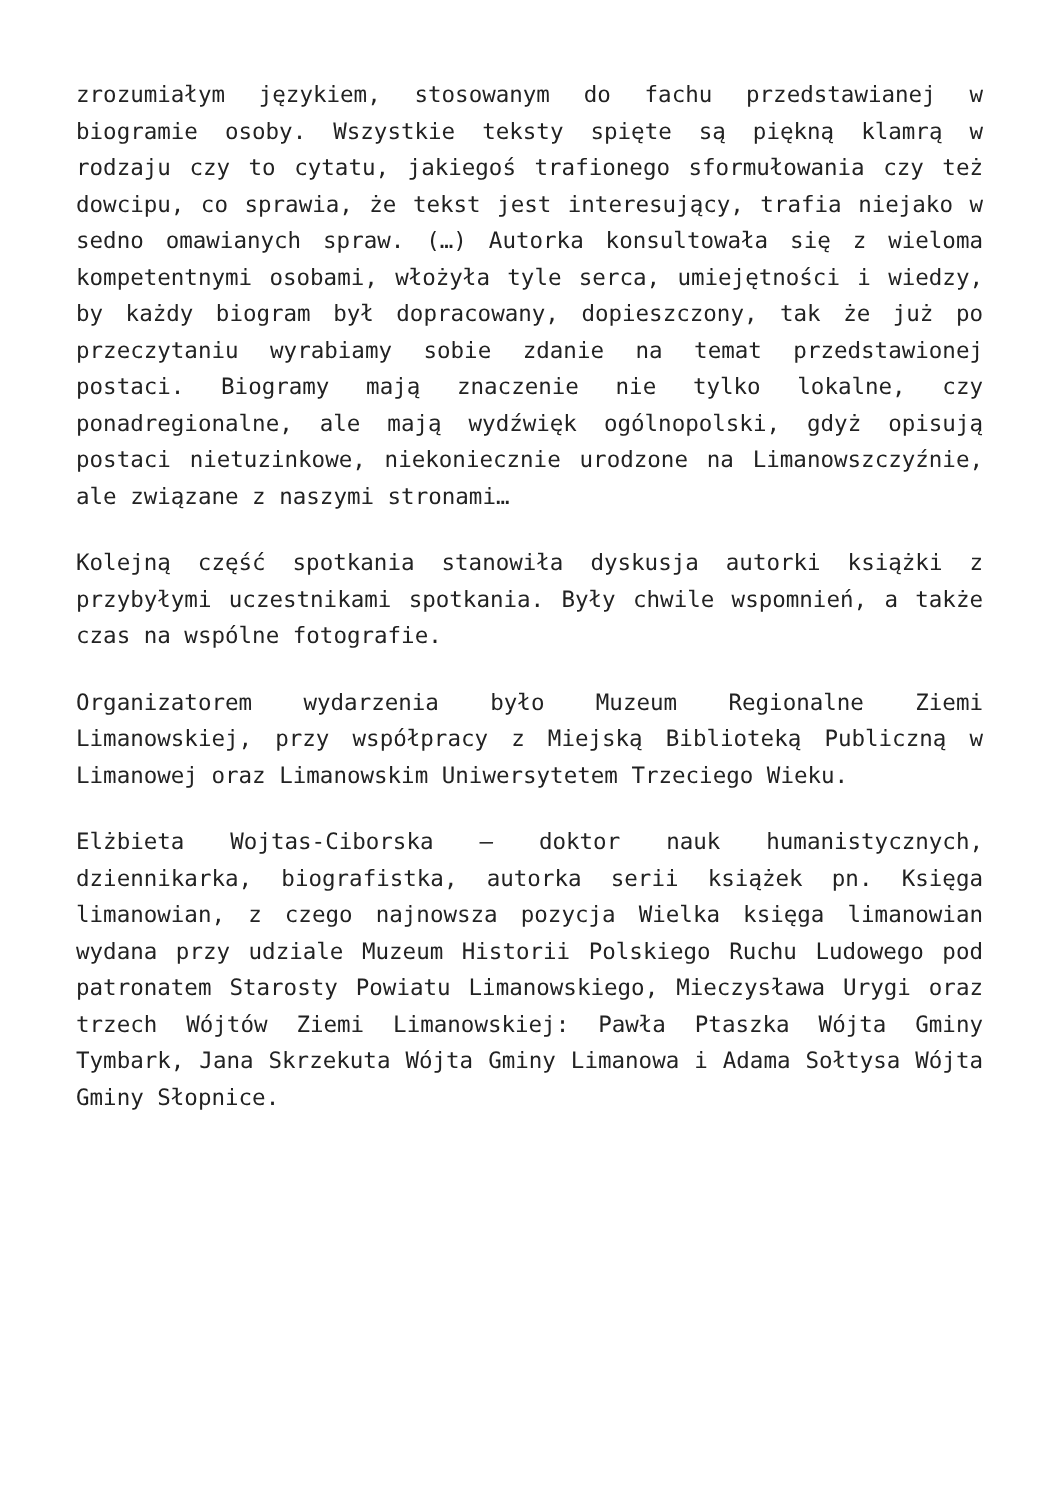zrozumiałym językiem, stosowanym do fachu przedstawianej w biogramie osoby. Wszystkie teksty spięte są piękną klamrą w rodzaju czy to cytatu, jakiegoś trafionego sformułowania czy też dowcipu, co sprawia, że tekst jest interesujący, trafia niejako w sedno omawianych spraw. (…) Autorka konsultowała się z wieloma kompetentnymi osobami, włożyła tyle serca, umiejętności i wiedzy, by każdy biogram był dopracowany, dopieszczony, tak że już po przeczytaniu wyrabiamy sobie zdanie na temat przedstawionej postaci. Biogramy mają znaczenie nie tylko lokalne, czy ponadregionalne, ale mają wydźwięk ogólnopolski, gdyż opisują postaci nietuzinkowe, niekoniecznie urodzone na Limanowszczyźnie, ale związane z naszymi stronami…
Kolejną część spotkania stanowiła dyskusja autorki książki z przybyłymi uczestnikami spotkania. Były chwile wspomnień, a także czas na wspólne fotografie.
Organizatorem wydarzenia było Muzeum Regionalne Ziemi Limanowskiej, przy współpracy z Miejską Biblioteką Publiczną w Limanowej oraz Limanowskim Uniwersytetem Trzeciego Wieku.
Elżbieta Wojtas-Ciborska – doktor nauk humanistycznych, dziennikarka, biografistka, autorka serii książek pn. Księga limanowian, z czego najnowsza pozycja Wielka księga limanowian wydana przy udziale Muzeum Historii Polskiego Ruchu Ludowego pod patronatem Starosty Powiatu Limanowskiego, Mieczysława Urygi oraz trzech Wójtów Ziemi Limanowskiej: Pawła Ptaszka Wójta Gminy Tymbark, Jana Skrzekuta Wójta Gminy Limanowa i Adama Sołtysa Wójta Gminy Słopnice.